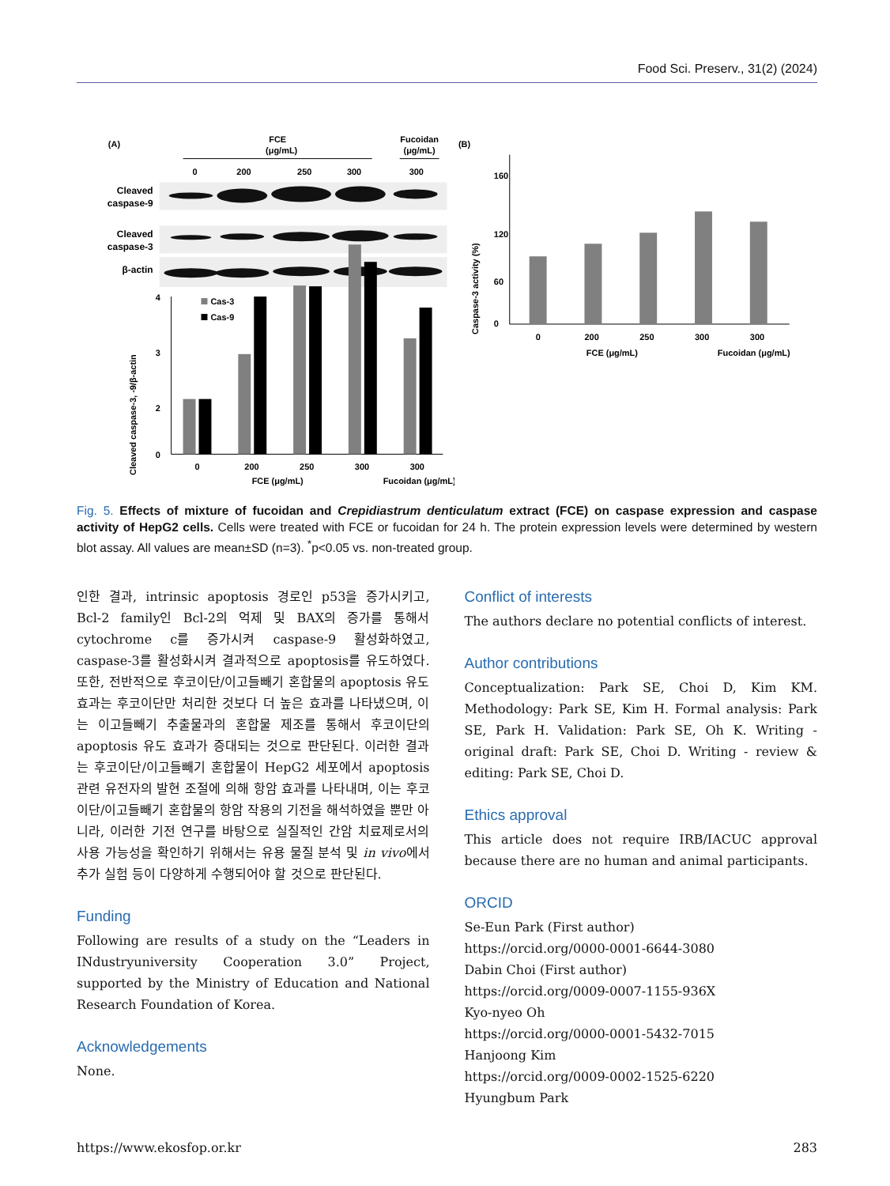Food Sci. Preserv., 31(2) (2024)
(A)
FCE
(μg/mL)
Fucoidan
(μg/mL)
0
200
250
300
300
Cleaved
caspase-9
Cleaved
caspase-3
β-actin
Cleaved caspase-3, -9/β-actin
4
3
2
0
Cas-3
Cas-9
0
200
250
300
300
FCE (μg/mL)
Fucoidan (μg/mL)
(B)
Caspase-3 activity (%)
160
120
60
0
0
200
250
300
300
FCE (μg/mL)
Fucoidan (μg/mL)
Fig. 5. Effects of mixture of fucoidan and Crepidiastrum denticulatum extract (FCE) on caspase expression and caspase activity of HepG2 cells. Cells were treated with FCE or fucoidan for 24 h. The protein expression levels were determined by western blot assay. All values are mean±SD (n=3). <sup>*</sup>p<0.05 vs. non-treated group.
인한 결과, intrinsic apoptosis 경로인 p53을 증가시키고, Bcl-2 family인 Bcl-2의 억제 및 BAX의 증가를 통해서 cytochrome c를 증가시켜 caspase-9 활성화하였고, caspase-3를 활성화시켜 결과적으로 apoptosis를 유도하였다. 또한, 전반적으로 후코이단/이고들빼기 혼합물의 apoptosis 유도 효과는 후코이단만 처리한 것보다 더 높은 효과를 나타냈으며, 이는 이고들빼기 추출물과의 혼합물 제조를 통해서 후코이단의 apoptosis 유도 효과가 증대되는 것으로 판단된다. 이러한 결과는 후코이단/이고들빼기 혼합물이 HepG2 세포에서 apoptosis 관련 유전자의 발현 조절에 의해 항암 효과를 나타내며, 이는 후코이단/이고들빼기 혼합물의 항암 작용의 기전을 해석하였을 뿐만 아니라, 이러한 기전 연구를 바탕으로 실질적인 간암 치료제로서의 사용 가능성을 확인하기 위해서는 유용 물질 분석 및 in vivo에서 추가 실험 등이 다양하게 수행되어야 할 것으로 판단된다.
Funding
Following are results of a study on the “Leaders in INdustryuniversity Cooperation 3.0” Project, supported by the Ministry of Education and National Research Foundation of Korea.
Acknowledgements
None.
Conflict of interests
The authors declare no potential conflicts of interest.
Author contributions
Conceptualization: Park SE, Choi D, Kim KM. Methodology: Park SE, Kim H. Formal analysis: Park SE, Park H. Validation: Park SE, Oh K. Writing - original draft: Park SE, Choi D. Writing - review & editing: Park SE, Choi D.
Ethics approval
This article does not require IRB/IACUC approval because there are no human and animal participants.
ORCID
Se-Eun Park (First author)
https://orcid.org/0000-0001-6644-3080
Dabin Choi (First author)
https://orcid.org/0009-0007-1155-936X
Kyo-nyeo Oh
https://orcid.org/0000-0001-5432-7015
Hanjoong Kim
https://orcid.org/0009-0002-1525-6220
Hyungbum Park
https://www.ekosfop.or.kr 283